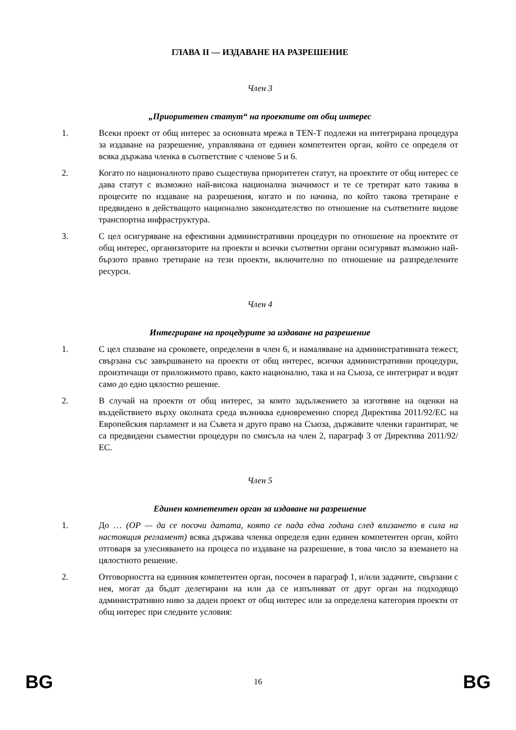ГЛАВА II — ИЗДАВАНЕ НА РАЗРЕШЕНИЕ
Член 3
„Приоритетен статут“ на проектите от общ интерес
1. Всеки проект от общ интерес за основната мрежа в TEN-T подлежи на интегрирана процедура за издаване на разрешение, управлявана от единен компетентен орган, който се определя от всяка държава членка в съответствие с членове 5 и 6.
2. Когато по националното право съществува приоритетен статут, на проектите от общ интерес се дава статут с възможно най-висока национална значимост и те се третират като такива в процесите по издаване на разрешения, когато и по начина, по който такова третиране е предвидено в действащото национално законодателство по отношение на съответните видове транспортна инфраструктура.
3. С цел осигуряване на ефективни административни процедури по отношение на проектите от общ интерес, организаторите на проекти и всички съответни органи осигуряват възможно най-бързото правно третиране на тези проекти, включително по отношение на разпределените ресурси.
Член 4
Интегриране на процедурите за издаване на разрешение
1. С цел спазване на сроковете, определени в член 6, и намаляване на административната тежест, свързана със завършването на проекти от общ интерес, всички административни процедури, произтичащи от приложимото право, както национално, така и на Съюза, се интегрират и водят само до едно цялостно решение.
2. В случай на проекти от общ интерес, за които задължението за изготвяне на оценки на въздействието върху околната среда възниква едновременно според Директива 2011/92/ЕС на Европейския парламент и на Съвета и друго право на Съюза, държавите членки гарантират, че са предвидени съвместни процедури по смисъла на член 2, параграф 3 от Директива 2011/92/ЕС.
Член 5
Единен компетентен орган за издаване на разрешение
1. До … (OP — да се посочи датата, която се пада една година след влизането в сила на настоящия регламент) всяка държава членка определя един единен компетентен орган, който отговаря за улесняването на процеса по издаване на разрешение, в това число за вземането на цялостното решение.
2. Отговорността на единния компетентен орган, посочен в параграф 1, и/или задачите, свързани с нея, могат да бъдат делегирани на или да се изпълняват от друг орган на подходящо административно ниво за даден проект от общ интерес или за определена категория проекти от общ интерес при следните условия:
BG 16 BG